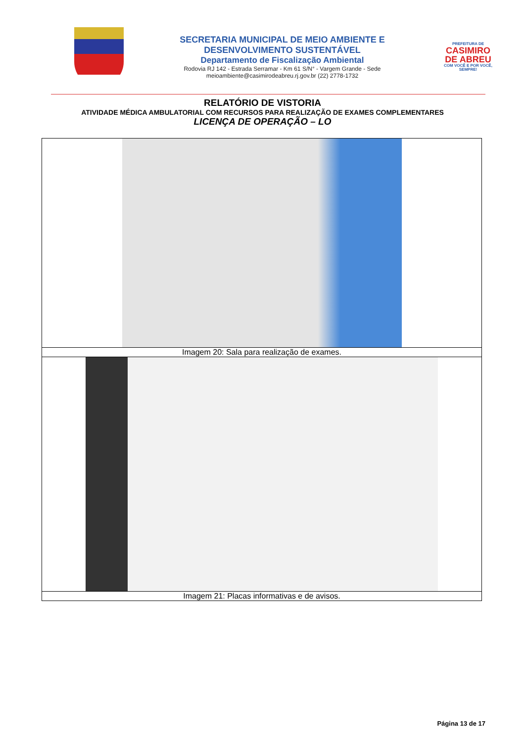SECRETARIA MUNICIPAL DE MEIO AMBIENTE E
DESENVOLVIMENTO SUSTENTÁVEL
Departamento de Fiscalização Ambiental
Rodovia RJ 142 - Estrada Serramar - Km 61 S/N° - Vargem Grande - Sede
meioambiente@casimirodeabreu.rj.gov.br (22) 2778-1732
PREFEITURA DE
CASIMIRO
DE ABREU
COM VOCÊ E POR VOCÊ, SEMPRE!
RELATÓRIO DE VISTORIA
ATIVIDADE MÉDICA AMBULATORIAL COM RECURSOS PARA REALIZAÇÃO DE EXAMES COMPLEMENTARES
LICENÇA DE OPERAÇÃO – LO
| Imagem 20: Sala para realização de exames. |
| Imagem 21: Placas informativas e de avisos. |
Página 13 de 17